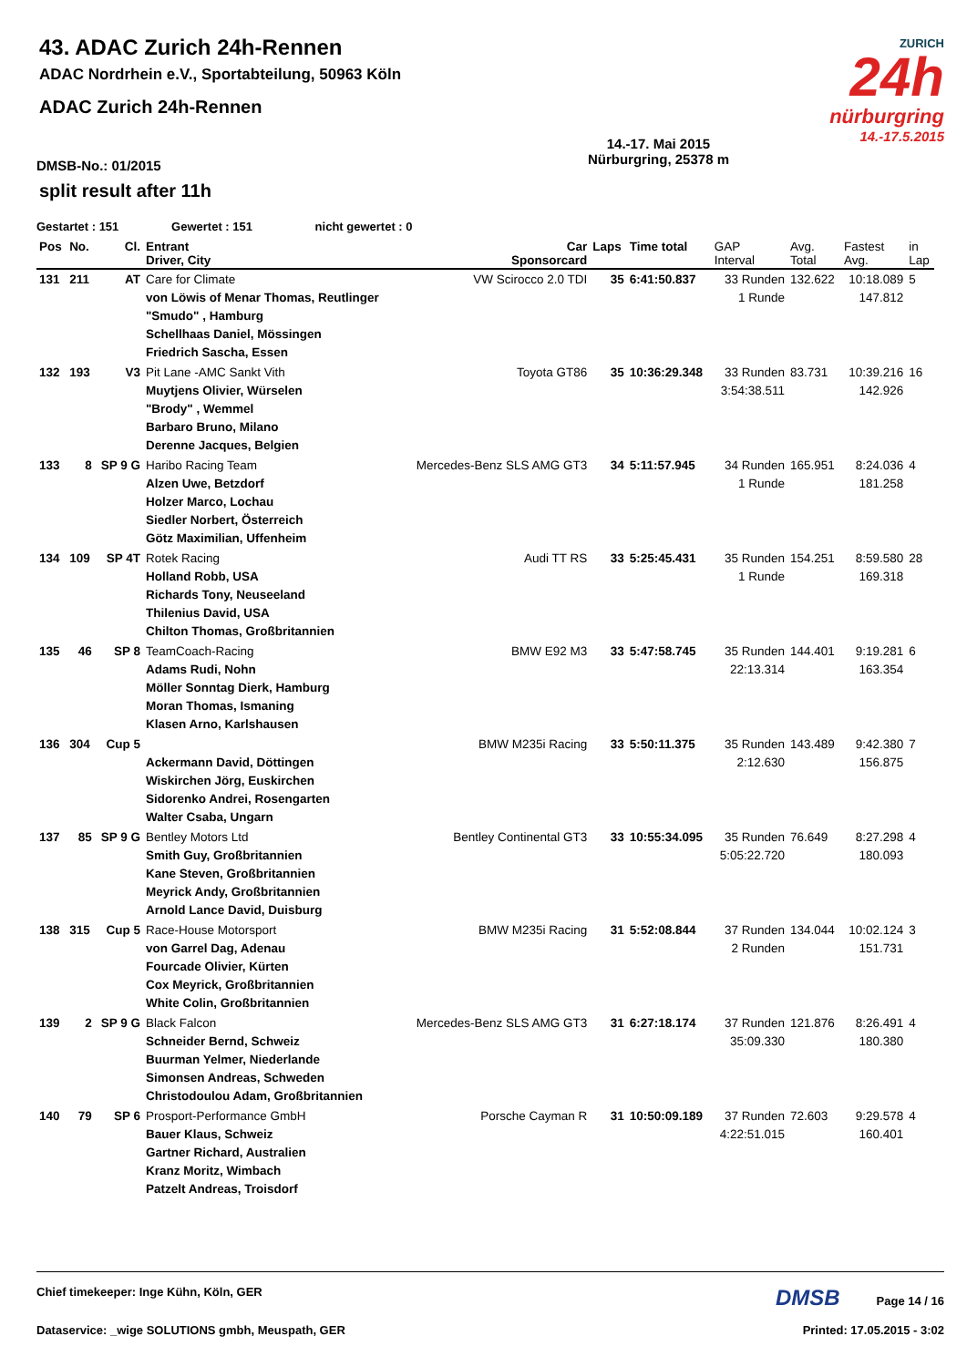ZURICH
24h
nürburgring
14.-17.5.2015
43. ADAC Zurich 24h-Rennen
ADAC Nordrhein e.V., Sportabteilung, 50963 Köln
ADAC Zurich 24h-Rennen
DMSB-No.: 01/2015 14.-17. Mai 2015
Nürburgring, 25378 m
split result after 11h
Gestartet : 151 Gewertet : 151 nicht gewertet : 0
| Pos | No. | Cl. | Entrant Driver, City | Car Sponsorcard | Laps | Time total | GAP Interval | Avg. Total | Fastest Avg. | in Lap |
| --- | --- | --- | --- | --- | --- | --- | --- | --- | --- | --- |
| 131 | 211 | AT | Care for Climate von Löwis of Menar Thomas, Reutlinger "Smudo" , Hamburg Schellhaas Daniel, Mössingen Friedrich Sascha, Essen | VW Scirocco 2.0 TDI | 35 | 6:41:50.837 | 33 Runden 1 Runde | 132.622 | 10:18.089 147.812 | 5 |
| 132 | 193 | V3 | Pit Lane -AMC Sankt Vith Muytjens Olivier, Würselen "Brody" , Wemmel Barbaro Bruno, Milano Derenne Jacques, Belgien | Toyota GT86 | 35 | 10:36:29.348 | 33 Runden 3:54:38.511 | 83.731 | 10:39.216 142.926 | 16 |
| 133 | 8 | SP 9 G | Haribo Racing Team Alzen Uwe, Betzdorf Holzer Marco, Lochau Siedler Norbert, Österreich Götz Maximilian, Uffenheim | Mercedes-Benz SLS AMG GT3 | 34 | 5:11:57.945 | 34 Runden 1 Runde | 165.951 | 8:24.036 181.258 | 4 |
| 134 | 109 | SP 4T | Rotek Racing Holland Robb, USA Richards Tony, Neuseeland Thilenius David, USA Chilton Thomas, Großbritannien | Audi TT RS | 33 | 5:25:45.431 | 35 Runden 1 Runde | 154.251 | 8:59.580 169.318 | 28 |
| 135 | 46 | SP 8 | TeamCoach-Racing Adams Rudi, Nohn Möller Sonntag Dierk, Hamburg Moran Thomas, Ismaning Klasen Arno, Karlshausen | BMW E92 M3 | 33 | 5:47:58.745 | 35 Runden 22:13.314 | 144.401 | 9:19.281 163.354 | 6 |
| 136 | 304 | Cup 5 | Ackermann David, Döttingen Wiskirchen Jörg, Euskirchen Sidorenko Andrei, Rosengarten Walter Csaba, Ungarn | BMW M235i Racing | 33 | 5:50:11.375 | 35 Runden 2:12.630 | 143.489 | 9:42.380 156.875 | 7 |
| 137 | 85 | SP 9 G | Bentley Motors Ltd Smith Guy, Großbritannien Kane Steven, Großbritannien Meyrick Andy, Großbritannien Arnold Lance David, Duisburg | Bentley Continental GT3 | 33 | 10:55:34.095 | 35 Runden 5:05:22.720 | 76.649 | 8:27.298 180.093 | 4 |
| 138 | 315 | Cup 5 | Race-House Motorsport von Garrel Dag, Adenau Fourcade Olivier, Kürten Cox Meyrick, Großbritannien White Colin, Großbritannien | BMW M235i Racing | 31 | 5:52:08.844 | 37 Runden 2 Runden | 134.044 | 10:02.124 151.731 | 3 |
| 139 | 2 | SP 9 G | Black Falcon Schneider Bernd, Schweiz Buurman Yelmer, Niederlande Simonsen Andreas, Schweden Christodoulou Adam, Großbritannien | Mercedes-Benz SLS AMG GT3 | 31 | 6:27:18.174 | 37 Runden 35:09.330 | 121.876 | 8:26.491 180.380 | 4 |
| 140 | 79 | SP 6 | Prosport-Performance GmbH Bauer Klaus, Schweiz Gartner Richard, Australien Kranz Moritz, Wimbach Patzelt Andreas, Troisdorf | Porsche Cayman R | 31 | 10:50:09.189 | 37 Runden 4:22:51.015 | 72.603 | 9:29.578 160.401 | 4 |
Chief timekeeper: Inge Kühn, Köln, GER DMSB Page 14 / 16
Dataservice: _wige SOLUTIONS gmbh, Meuspath, GER Printed: 17.05.2015 - 3:02